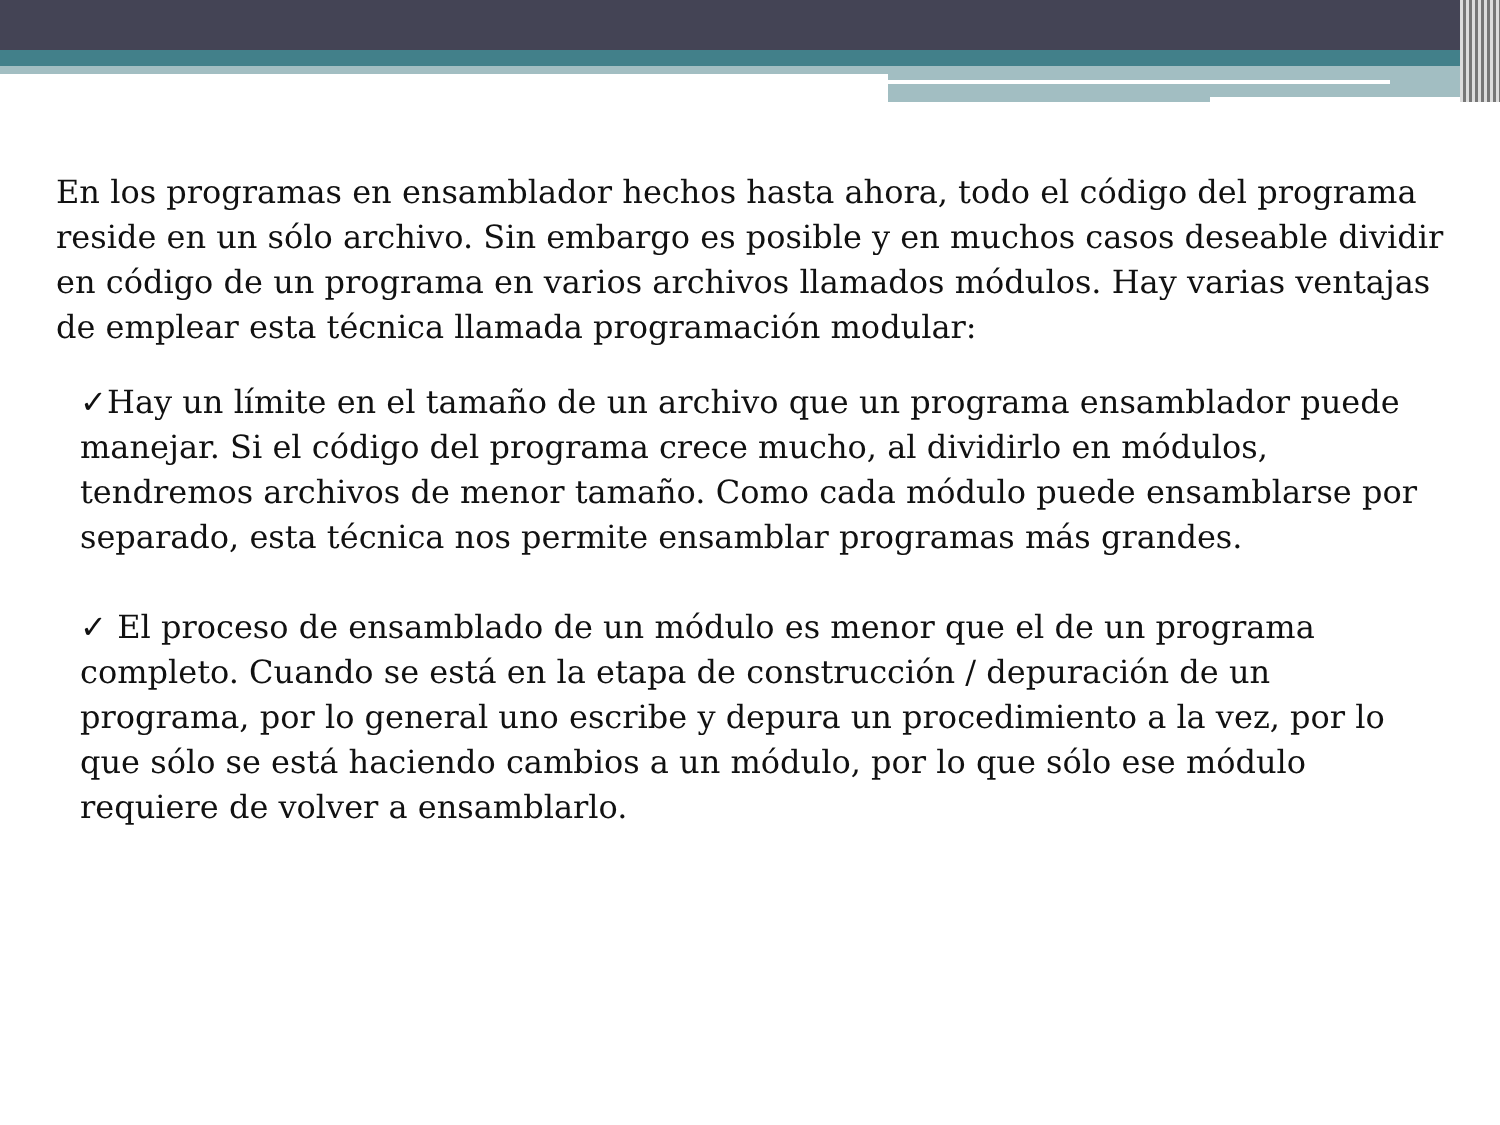En los programas en ensamblador hechos hasta ahora, todo el código del programa reside en un sólo archivo. Sin embargo es posible y en muchos casos deseable dividir en código de un programa en varios archivos llamados módulos. Hay varias ventajas de emplear esta técnica llamada programación modular:
✓Hay un límite en el tamaño de un archivo que un programa ensamblador puede manejar. Si el código del programa crece mucho, al dividirlo en módulos, tendremos archivos de menor tamaño. Como cada módulo puede ensamblarse por separado, esta técnica nos permite ensamblar programas más grandes.
✓ El proceso de ensamblado de un módulo es menor que el de un programa completo. Cuando se está en la etapa de construcción / depuración de un programa, por lo general uno escribe y depura un procedimiento a la vez, por lo que sólo se está haciendo cambios a un módulo, por lo que sólo ese módulo requiere de volver a ensamblarlo.